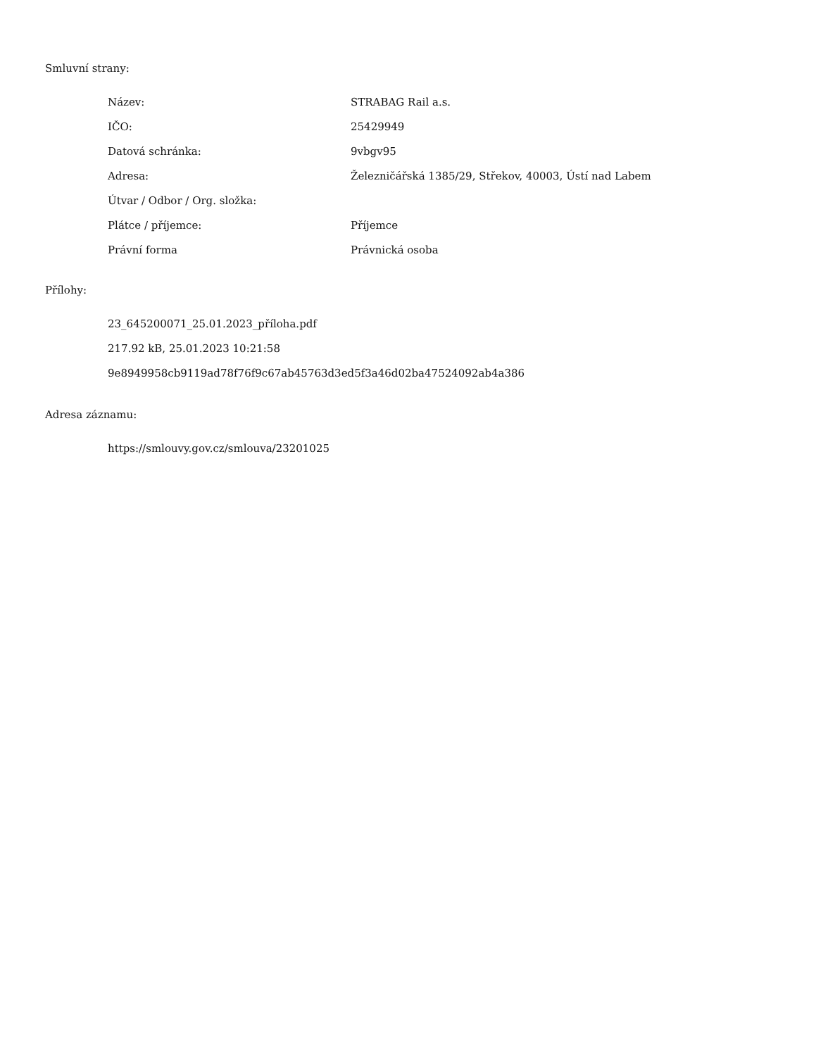Smluvní strany:
| Název: | STRABAG Rail a.s. |
| IČO: | 25429949 |
| Datová schránka: | 9vbgv95 |
| Adresa: | Železničářská 1385/29, Střekov, 40003, Ústí nad Labem |
| Útvar / Odbor / Org. složka: | |
| Plátce / příjemce: | Příjemce |
| Právní forma | Právnická osoba |
Přílohy:
23_645200071_25.01.2023_příloha.pdf
217.92 kB, 25.01.2023 10:21:58
9e8949958cb9119ad78f76f9c67ab45763d3ed5f3a46d02ba47524092ab4a386
Adresa záznamu:
https://smlouvy.gov.cz/smlouva/23201025